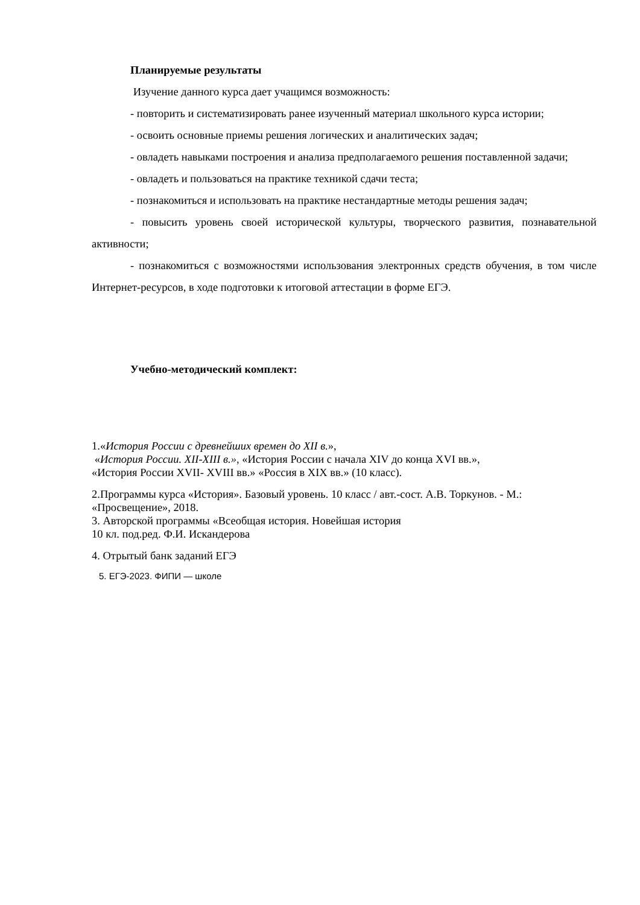Планируемые результаты
Изучение данного курса дает учащимся возможность:
- повторить и систематизировать ранее изученный материал школьного курса истории;
- освоить основные приемы решения логических и аналитических задач;
- овладеть навыками построения и анализа предполагаемого решения поставленной задачи;
- овладеть и пользоваться на практике техникой сдачи теста;
- познакомиться и использовать на практике нестандартные методы решения задач;
- повысить уровень своей исторической культуры, творческого развития, познавательной активности;
- познакомиться с возможностями использования электронных средств обучения, в том числе Интернет-ресурсов, в ходе подготовки к итоговой аттестации в форме ЕГЭ.
Учебно-методический комплект:
1.«История России с древнейших времен до XII в.»,
«История России. XII-XIII в.», «История России с начала XIV до конца XVI вв.»,
«История России XVII- XVIII вв.» «Россия в XIX вв.» (10 класс).
2.Программы курса «История». Базовый уровень. 10 класс / авт.-сост. А.В. Торкунов. - М.: «Просвещение», 2018.
3. Авторской программы «Всеобщая история. Новейшая история
10 кл. под.ред. Ф.И. Искандерова
4. Отрытый банк заданий ЕГЭ
5. ЕГЭ-2023. ФИПИ — школе